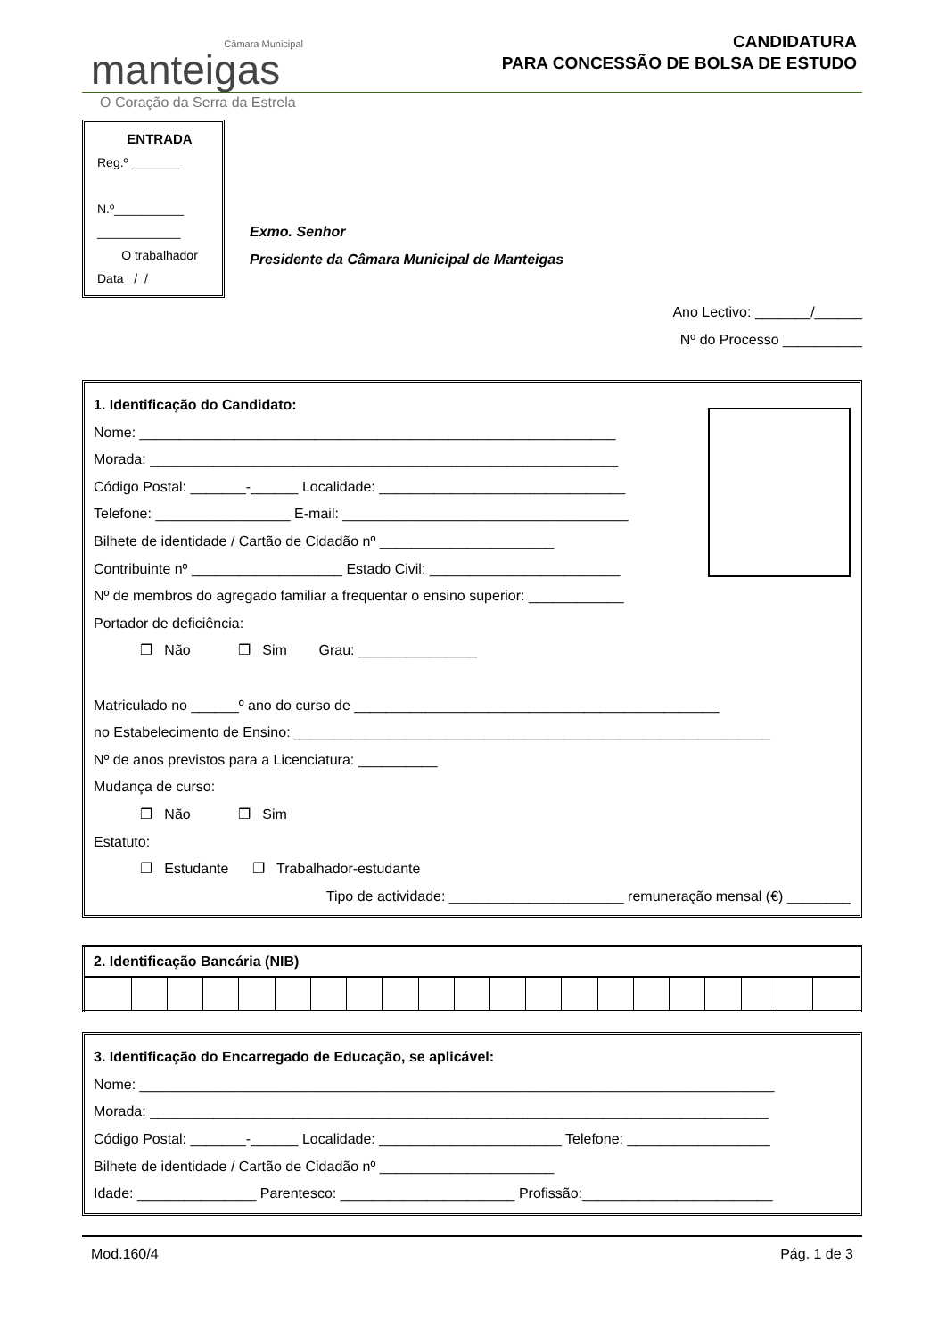Câmara Municipal
manteigas
CANDIDATURA
PARA CONCESSÃO DE BOLSA DE ESTUDO
O Coração da Serra da Estrela
ENTRADA
Reg.º _______
N.º__________
____________
O trabalhador
Data / /
Exmo. Senhor
Presidente da Câmara Municipal de Manteigas
Ano Lectivo: _______/______
Nº do Processo __________
1. Identificação do Candidato:
Nome: ____________________________________________________________
Morada: ___________________________________________________________
Código Postal: _______-______ Localidade: _______________________________
Telefone: _________________ E-mail: ____________________________________
Bilhete de identidade / Cartão de Cidadão nº ______________________
Contribuinte nº ___________________ Estado Civil: ________________________
Nº de membros do agregado familiar a frequentar o ensino superior: ____________
Portador de deficiência:
❐ Não ❐ Sim Grau: _______________
Matriculado no ______º ano do curso de ______________________________________________
no Estabelecimento de Ensino: ____________________________________________________________
Nº de anos previstos para a Licenciatura: __________
Mudança de curso:
❐ Não ❐ Sim
Estatuto:
❐ Estudante ❐ Trabalhador-estudante
Tipo de actividade: ______________________ remuneração mensal (€) ________
| 2. Identificação Bancária (NIB) | | | | | | | | | | | | | | | | | | | | |
| --- | --- | --- | --- | --- | --- | --- | --- | --- | --- | --- | --- | --- | --- | --- | --- | --- | --- | --- | --- | --- |
3. Identificação do Encarregado de Educação, se aplicável:
Nome: ________________________________________________________________________________
Morada: ______________________________________________________________________________
Código Postal: _______-______ Localidade: _______________________ Telefone: __________________
Bilhete de identidade / Cartão de Cidadão nº ______________________
Idade: _______________ Parentesco: ______________________ Profissão:________________________
Mod.160/4 Pág. 1 de 3